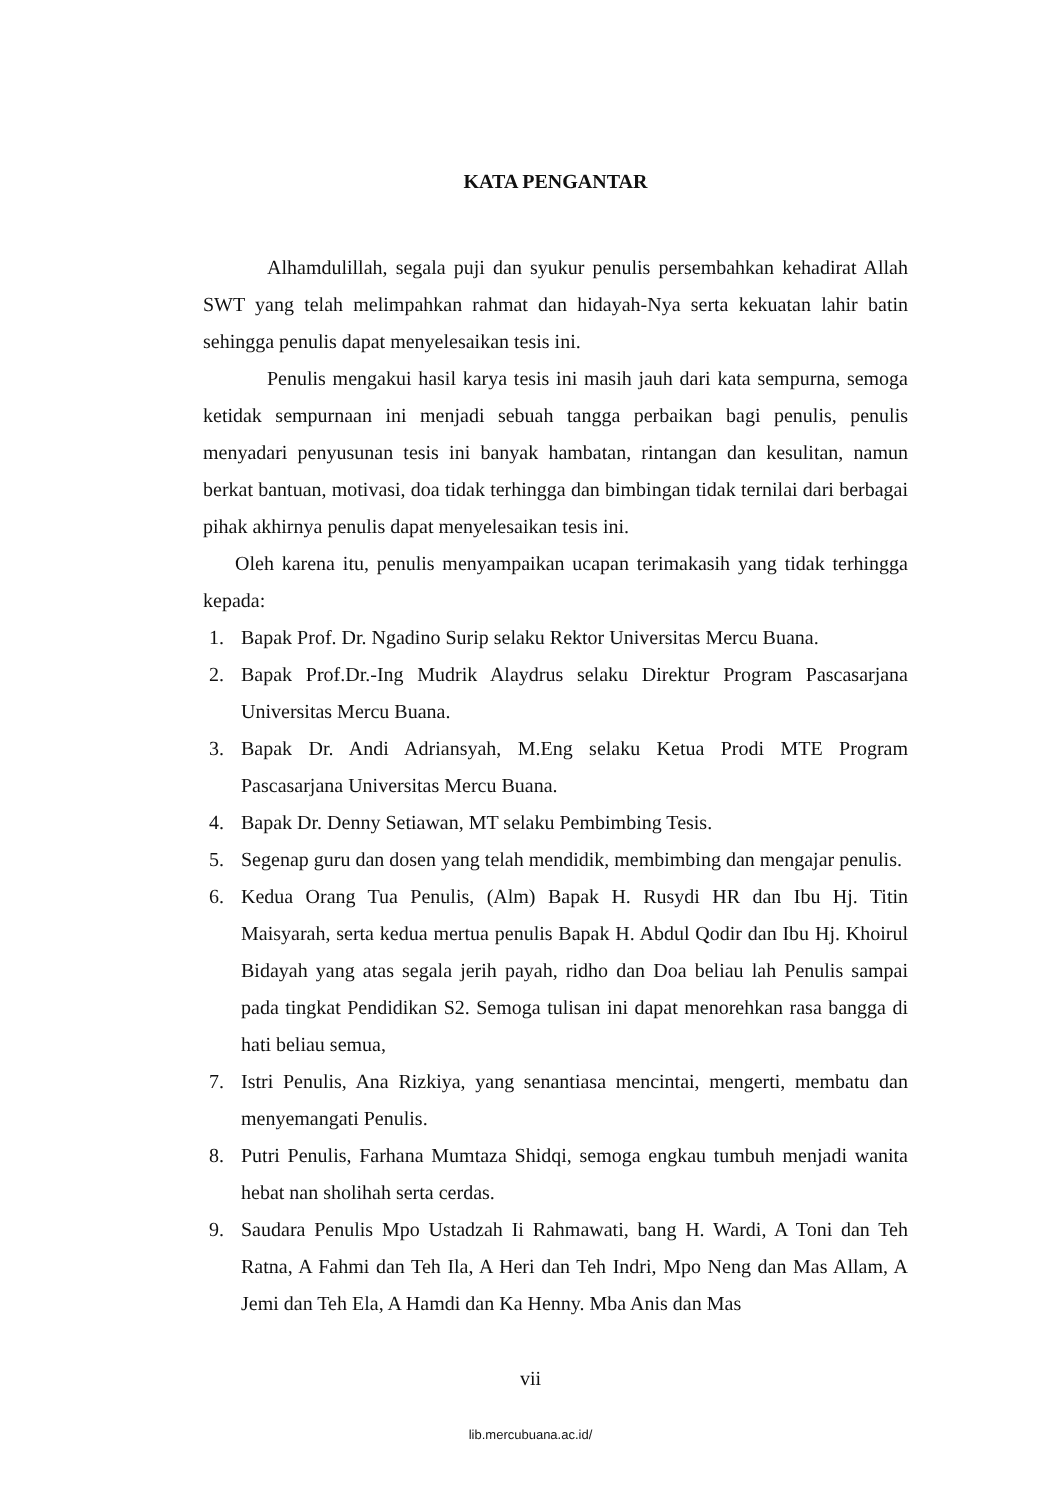KATA PENGANTAR
Alhamdulillah, segala puji dan syukur penulis persembahkan kehadirat Allah SWT yang telah melimpahkan rahmat dan hidayah-Nya serta kekuatan lahir batin sehingga penulis dapat menyelesaikan tesis ini.
Penulis mengakui hasil karya tesis ini masih jauh dari kata sempurna, semoga ketidak sempurnaan ini menjadi sebuah tangga perbaikan bagi penulis, penulis menyadari penyusunan tesis ini banyak hambatan, rintangan dan kesulitan, namun berkat bantuan, motivasi, doa tidak terhingga dan bimbingan tidak ternilai dari berbagai pihak akhirnya penulis dapat menyelesaikan tesis ini.
Oleh karena itu, penulis menyampaikan ucapan terimakasih yang tidak terhingga kepada:
1. Bapak Prof. Dr. Ngadino Surip selaku Rektor Universitas Mercu Buana.
2. Bapak Prof.Dr.-Ing Mudrik Alaydrus selaku Direktur Program Pascasarjana Universitas Mercu Buana.
3. Bapak Dr. Andi Adriansyah, M.Eng selaku Ketua Prodi MTE Program Pascasarjana Universitas Mercu Buana.
4. Bapak Dr. Denny Setiawan, MT selaku Pembimbing Tesis.
5. Segenap guru dan dosen yang telah mendidik, membimbing dan mengajar penulis.
6. Kedua Orang Tua Penulis, (Alm) Bapak H. Rusydi HR dan Ibu Hj. Titin Maisyarah, serta kedua mertua penulis Bapak H. Abdul Qodir dan Ibu Hj. Khoirul Bidayah yang atas segala jerih payah, ridho dan Doa beliau lah Penulis sampai pada tingkat Pendidikan S2. Semoga tulisan ini dapat menorehkan rasa bangga di hati beliau semua,
7. Istri Penulis, Ana Rizkiya, yang senantiasa mencintai, mengerti, membatu dan menyemangati Penulis.
8. Putri Penulis, Farhana Mumtaza Shidqi, semoga engkau tumbuh menjadi wanita hebat nan sholihah serta cerdas.
9. Saudara Penulis Mpo Ustadzah Ii Rahmawati, bang H. Wardi, A Toni dan Teh Ratna, A Fahmi dan Teh Ila, A Heri dan Teh Indri, Mpo Neng dan Mas Allam, A Jemi dan Teh Ela, A Hamdi dan Ka Henny. Mba Anis dan Mas
vii
lib.mercubuana.ac.id/